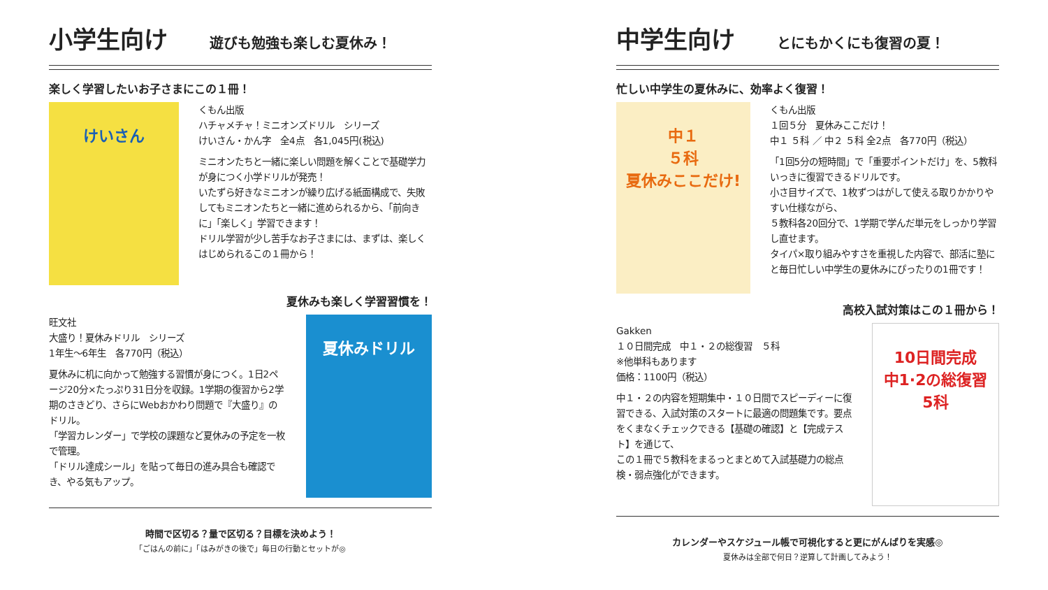小学生向け 遊びも勉強も楽しむ夏休み！
楽しく学習したいお子さまにこの１冊！
けいさん
くもん出版
ハチャメチャ！ミニオンズドリル　シリーズ
けいさん・かん字　全4点　各1,045円(税込)
ミニオンたちと一緒に楽しい問題を解くことで基礎学力が身につく小学ドリルが発売！
いたずら好きなミニオンが繰り広げる紙面構成で、失敗してもミニオンたちと一緒に進められるから、「前向きに」「楽しく」学習できます！
ドリル学習が少し苦手なお子さまには、まずは、楽しくはじめられるこの１冊から！
夏休みも楽しく学習習慣を！
旺文社
大盛り！夏休みドリル　シリーズ
1年生～6年生　各770円（税込）
夏休みに机に向かって勉強する習慣が身につく。1日2ページ20分×たっぷり31日分を収録。1学期の復習から2学期のさきどり、さらにWebおかわり問題で『大盛り』のドリル。
「学習カレンダー」で学校の課題など夏休みの予定を一枚で管理。
「ドリル達成シール」を貼って毎日の進み具合も確認でき、やる気もアップ。
夏休みドリル
時間で区切る？量で区切る？目標を決めよう！
「ごはんの前に」「はみがきの後で」毎日の行動とセットが◎
中学生向け とにもかくにも復習の夏！
忙しい中学生の夏休みに、効率よく復習！
中１
５科
夏休みここだけ!
くもん出版
１回５分　夏休みここだけ！
中１ ５科 ／ 中２ ５科 全2点　各770円（税込）
「1回5分の短時間」で「重要ポイントだけ」を、5教科いっきに復習できるドリルです。
小さ目サイズで、1枚ずつはがして使える取りかかりやすい仕様ながら、
５教科各20回分で、1学期で学んだ単元をしっかり学習し直せます。
タイパ×取り組みやすさを重視した内容で、部活に塾にと毎日忙しい中学生の夏休みにぴったりの1冊です！
高校入試対策はこの１冊から！
Gakken
１０日間完成　中１・２の総復習　５科
※他単科もあります
価格：1100円（税込）
中１・２の内容を短期集中・１０日間でスピーディーに復習できる、入試対策のスタートに最適の問題集です。要点をくまなくチェックできる【基礎の確認】と【完成テスト】を通じて、
この１冊で５教科をまるっとまとめて入試基礎力の総点検・弱点強化ができます。
10日間完成
中1·2の総復習
5科
カレンダーやスケジュール帳で可視化すると更にがんばりを実感◎
夏休みは全部で何日？逆算して計画してみよう！